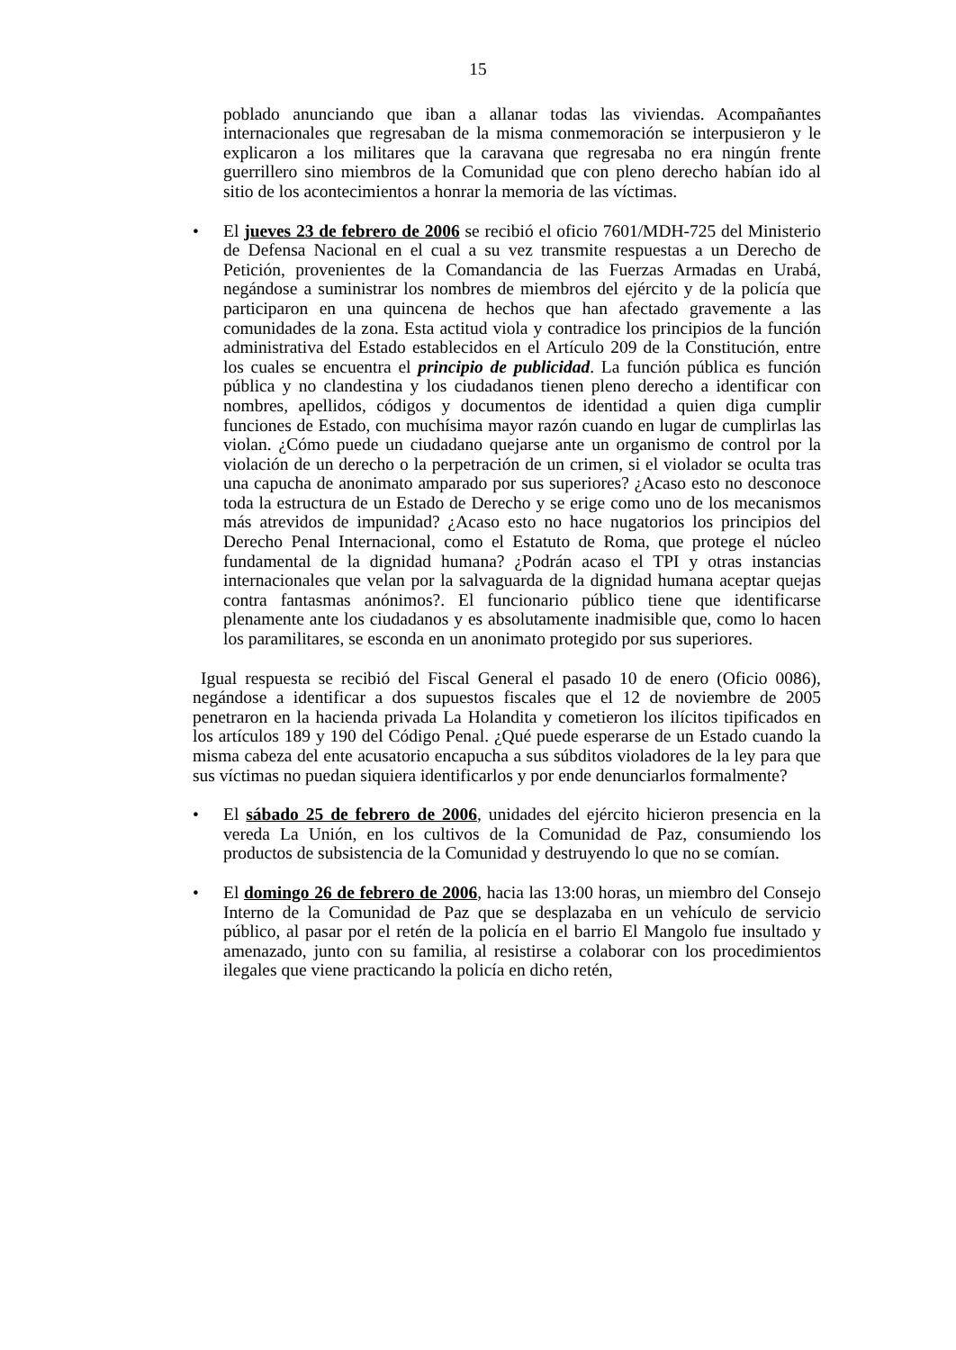15
poblado anunciando que iban a allanar todas las viviendas. Acompañantes internacionales que regresaban de la misma conmemoración se interpusieron y le explicaron a los militares que la caravana que regresaba no era ningún frente guerrillero sino miembros de la Comunidad que con pleno derecho habían ido al sitio de los acontecimientos a honrar la memoria de las víctimas.
• El jueves 23 de febrero de 2006 se recibió el oficio 7601/MDH-725 del Ministerio de Defensa Nacional en el cual a su vez transmite respuestas a un Derecho de Petición, provenientes de la Comandancia de las Fuerzas Armadas en Urabá, negándose a suministrar los nombres de miembros del ejército y de la policía que participaron en una quincena de hechos que han afectado gravemente a las comunidades de la zona. Esta actitud viola y contradice los principios de la función administrativa del Estado establecidos en el Artículo 209 de la Constitución, entre los cuales se encuentra el principio de publicidad. La función pública es función pública y no clandestina y los ciudadanos tienen pleno derecho a identificar con nombres, apellidos, códigos y documentos de identidad a quien diga cumplir funciones de Estado, con muchísima mayor razón cuando en lugar de cumplirlas las violan. ¿Cómo puede un ciudadano quejarse ante un organismo de control por la violación de un derecho o la perpetración de un crimen, si el violador se oculta tras una capucha de anonimato amparado por sus superiores? ¿Acaso esto no desconoce toda la estructura de un Estado de Derecho y se erige como uno de los mecanismos más atrevidos de impunidad? ¿Acaso esto no hace nugatorios los principios del Derecho Penal Internacional, como el Estatuto de Roma, que protege el núcleo fundamental de la dignidad humana? ¿Podrán acaso el TPI y otras instancias internacionales que velan por la salvaguarda de la dignidad humana aceptar quejas contra fantasmas anónimos?. El funcionario público tiene que identificarse plenamente ante los ciudadanos y es absolutamente inadmisible que, como lo hacen los paramilitares, se esconda en un anonimato protegido por sus superiores.
Igual respuesta se recibió del Fiscal General el pasado 10 de enero (Oficio 0086), negándose a identificar a dos supuestos fiscales que el 12 de noviembre de 2005 penetraron en la hacienda privada La Holandita y cometieron los ilícitos tipificados en los artículos 189 y 190 del Código Penal. ¿Qué puede esperarse de un Estado cuando la misma cabeza del ente acusatorio encapucha a sus súbditos violadores de la ley para que sus víctimas no puedan siquiera identificarlos y por ende denunciarlos formalmente?
• El sábado 25 de febrero de 2006, unidades del ejército hicieron presencia en la vereda La Unión, en los cultivos de la Comunidad de Paz, consumiendo los productos de subsistencia de la Comunidad y destruyendo lo que no se comían.
• El domingo 26 de febrero de 2006, hacia las 13:00 horas, un miembro del Consejo Interno de la Comunidad de Paz que se desplazaba en un vehículo de servicio público, al pasar por el retén de la policía en el barrio El Mangolo fue insultado y amenazado, junto con su familia, al resistirse a colaborar con los procedimientos ilegales que viene practicando la policía en dicho retén,